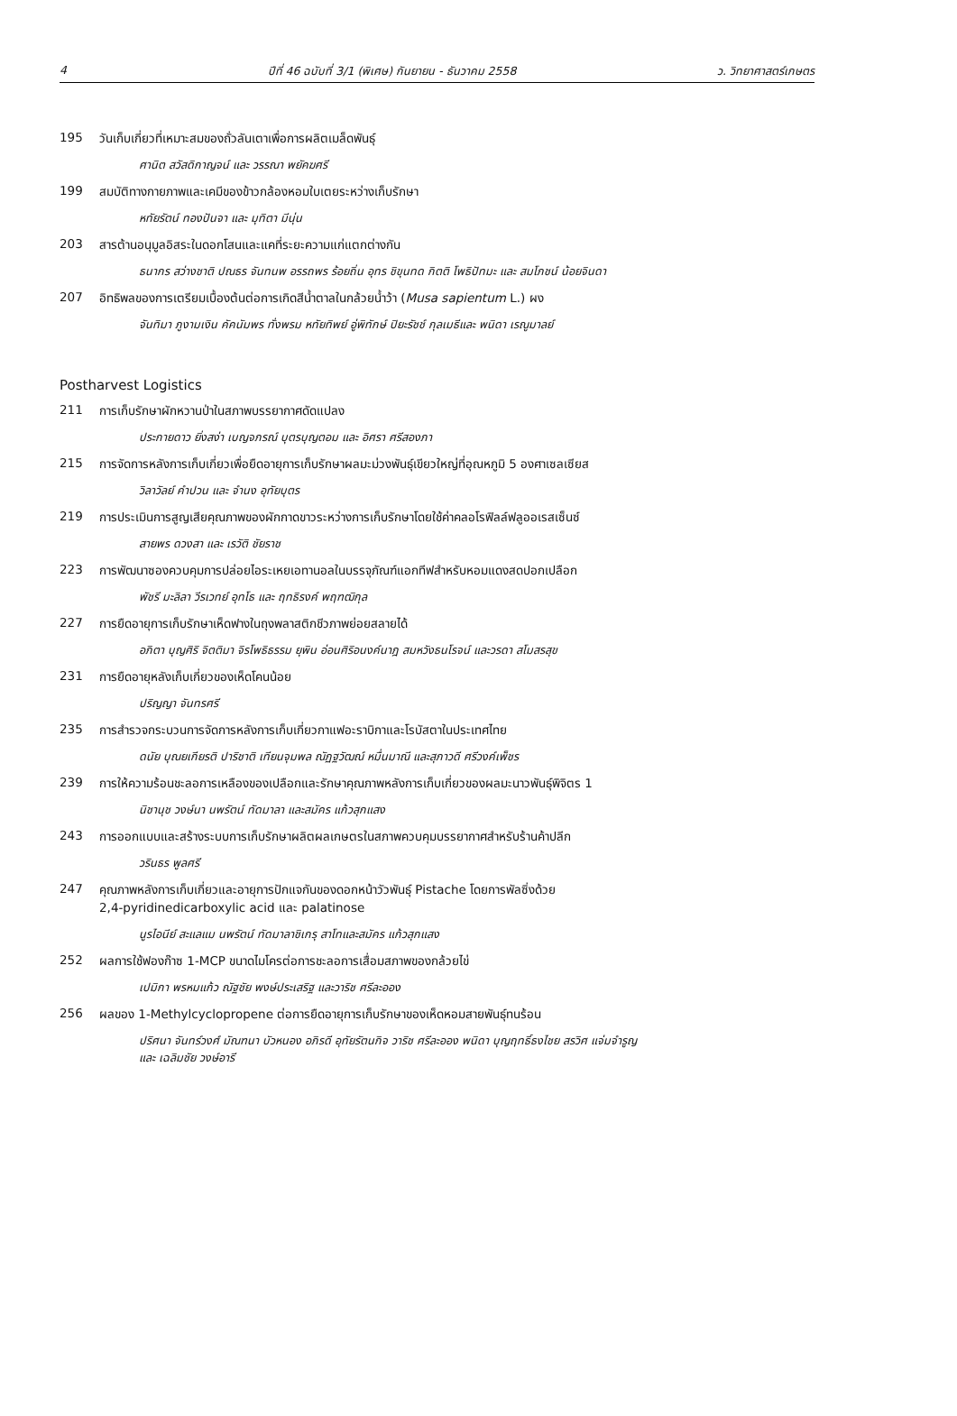4 ปีที่ 46 ฉบับที่ 3/1 (พิเศษ) กันยายน - ธันวาคม 2558 ว. วิทยาศาสตร์เกษตร
195 วันเก็บเกี่ยวที่เหมาะสมของถั่วลันเตาเพื่อการผลิตเมล็ดพันธุ์
ศานิต สวัสดิกาญจน์ และ วรรณา พยัคฆศรี
199 สมบัติทางกายภาพและเคมีของข้าวกล้องหอมใบเตยระหว่างเก็บรักษา
หทัยรัตน์ ทองปันจา และ มุทิตา มีนุ่น
203 สารต้านอนุมูลอิสระในดอกโสนและแคที่ระยะความแก่แตกต่างกัน
ธนากร สว่างชาติ ปณธร จันทนพ อรรถพร ร้อยถิ่น อุทร ชิขุนทด กิตติ โพธิปัทมะ และ สมโภชน์ น้อยจินดา
207 อิทธิพลของการเตรียมเบื้องต้นต่อการเกิดสีน้ำตาลในกล้วยน้ำว้า (Musa sapientum L.) ผง
จันทิมา ภูงามเงิน คัคนัมพร ทั่งพรม หทัยทิพย์ อู่พิทักษ์ ปิยะรัชช์ กุลเมธีและ พนิดา เรณูมาลย์
Postharvest Logistics
211 การเก็บรักษาผักหวานป่าในสภาพบรรยากาศดัดแปลง
ประกายดาว ยิ่งสง่า เบญจภรณ์ บุตรบุญตอม และ อิศรา ศรีสองภา
215 การจัดการหลังการเก็บเกี่ยวเพื่อยืดอายุการเก็บรักษาผลมะม่วงพันธุ์เขียวใหญ่ที่อุณหภูมิ 5 องศาเซลเซียส
วิลาวัลย์ คำปวน และ จำนง อุทัยบุตร
219 การประเมินการสูญเสียคุณภาพของผักกาดขาวระหว่างการเก็บรักษาโดยใช้ค่าคลอโรฟิลล์ฟลูออเรสเซ็นซ์
สายพร ดวงสา และ เรวัติ ชัยราช
223 การพัฒนาซองควบคุมการปล่อยไอระเหยเอทานอลในบรรจุภัณฑ์แอกทีฟสำหรับหอมแดงสดปอกเปลือก
พัชรี มะลิลา วีรเวทย์ อุทโธ และ ฤทธิรงค์ พฤฑฒิกุล
227 การยืดอายุการเก็บรักษาเห็ดฟางในถุงพลาสติกชีวภาพย่อยสลายได้
อภิตา บุญศิริ จิตติมา จิรโพธิธรรม ยุพิน อ่อนศิริอนงค์นาฎ สมหวังธนโรจน์ และวรดา สโมสรสุข
231 การยืดอายุหลังเก็บเกี่ยวของเห็ดโคนน้อย
ปริญญา จันทรศรี
235 การสำรวจกระบวนการจัดการหลังการเก็บเกี่ยวกาแฟอะราบิกาและโรบัสตาในประเทศไทย
ดนัย บุณยเกียรติ ปาริชาติ เทียนจุมพล ณัฏฐวัฒณ์ หมื่นมาณี และสุภาวดี ศรีวงค์เพ็ชร
239 การให้ความร้อนชะลอการเหลืองของเปลือกและรักษาคุณภาพหลังการเก็บเกี่ยวของผลมะนาวพันธุ์พิจิตร 1
นิชานุช วงษ์นา นพรัตน์ ทัดมาลา และสมัคร แก้วสุกแสง
243 การออกแบบและสร้างระบบการเก็บรักษาผลิตผลเกษตรในสภาพควบคุมบรรยากาศสำหรับร้านค้าปลีก
วรินธร พูลศรี
247 คุณภาพหลังการเก็บเกี่ยวและอายุการปักแจกันของดอกหน้าวัวพันธุ์ Pistache โดยการพัลซิ่งด้วย
2,4-pyridinedicarboxylic acid และ palatinose
นูรไอนีย์ สะแลแม นพรัตน์ ทัดมาลาชิเกรุ สาโทและสมัคร แก้วสุกแสง
252 ผลการใช้ฟองก๊าซ 1-MCP ขนาดไมโครต่อการชะลอการเสื่อมสภาพของกล้วยไข่
เปมิกา พรหมแก้ว ณัฐชัย พงษ์ประเสริฐ และวาริช ศรีละออง
256 ผลของ 1-Methylcyclopropene ต่อการยืดอายุการเก็บรักษาของเห็ดหอมสายพันธุ์ทนร้อน
ปริศนา จันทร์วงศ์ มัณฑนา บัวหนอง อภิรดี อุทัยรัตนกิจ วาริช ศรีละออง พนิดา บุญฤทธิ์ธงไชย สรวิศ แจ่มจำรูญ
และ เฉลิมชัย วงษ์อารี